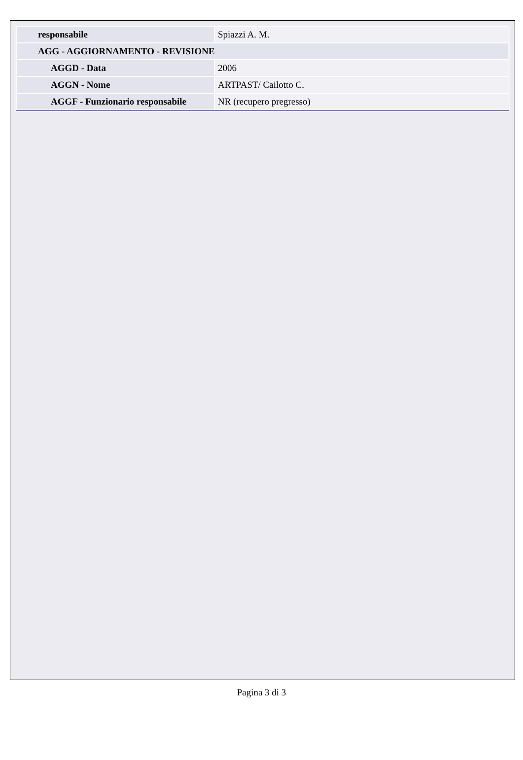| responsabile | Spiazzi A. M. |
| AGG - AGGIORNAMENTO - REVISIONE | |
| AGGD - Data | 2006 |
| AGGN - Nome | ARTPAST/ Cailotto C. |
| AGGF - Funzionario responsabile | NR (recupero pregresso) |
Pagina 3 di 3